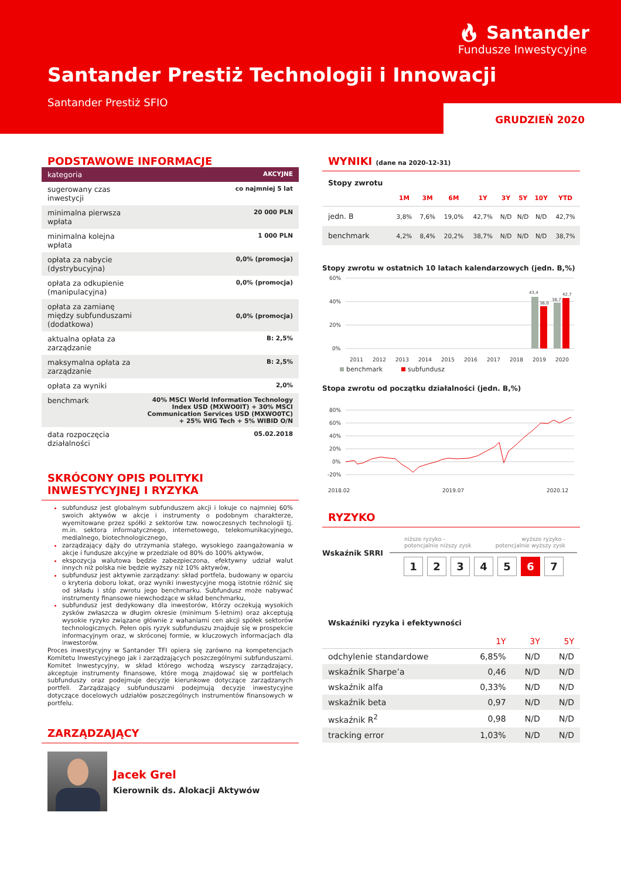🔥︎ Santander
Fundusze Inwestycyjne
Santander Prestiż Technologii i Innowacji
Santander Prestiż SFIO
GRUDZIEŃ 2020
PODSTAWOWE INFORMACJE
| kategoria | AKCYJNE |
| sugerowany czas inwestycji | co najmniej 5 lat |
| minimalna pierwsza wpłata | 20 000 PLN |
| minimalna kolejna wpłata | 1 000 PLN |
| opłata za nabycie (dystrybucyjna) | 0,0% (promocja) |
| opłata za odkupienie (manipulacyjna) | 0,0% (promocja) |
| opłata za zamianę między subfunduszami (dodatkowa) | 0,0% (promocja) |
| aktualna opłata za zarządzanie | B: 2,5% |
| maksymalna opłata za zarządzanie | B: 2,5% |
| opłata za wyniki | 2,0% |
| benchmark | 40% MSCI World Information Technology Index USD (MXWO0IT) + 30% MSCI Communication Services USD (MXWO0TC) + 25% WIG Tech + 5% WIBID O/N |
| data rozpoczęcia działalności | 05.02.2018 |
SKRÓCONY OPIS POLITYKI INWESTYCYJNEJ I RYZYKA
subfundusz jest globalnym subfunduszem akcji i lokuje co najmniej 60% swoich aktywów w akcje i instrumenty o podobnym charakterze, wyemitowane przez spółki z sektorów tzw. nowoczesnych technologii tj. m.in. sektora informatycznego, internetowego, telekomunikacyjnego, medialnego, biotechnologicznego,
zarządzający dąży do utrzymania stałego, wysokiego zaangażowania w akcje i fundusze akcyjne w przedziale od 80% do 100% aktywów,
ekspozycja walutowa będzie zabezpieczona, efektywny udział walut innych niż polska nie będzie wyższy niż 10% aktywów,
subfundusz jest aktywnie zarządzany: skład portfela, budowany w oparciu o kryteria doboru lokat, oraz wyniki inwestycyjne mogą istotnie różnić się od składu i stóp zwrotu jego benchmarku. Subfundusz może nabywać instrumenty finansowe niewchodzące w skład benchmarku,
subfundusz jest dedykowany dla inwestorów, którzy oczekują wysokich zysków zwłaszcza w długim okresie (minimum 5-letnim) oraz akceptują wysokie ryzyko związane głównie z wahaniami cen akcji spółek sektorów technologicznych. Pełen opis ryzyk subfunduszu znajduje się w prospekcie informacyjnym oraz, w skróconej formie, w kluczowych informacjach dla inwestorów.
Proces inwestycyjny w Santander TFI opiera się zarówno na kompetencjach Komitetu Inwestycyjnego jak i zarządzających poszczególnymi subfunduszami. Komitet Inwestycyjny, w skład którego wchodzą wszyscy zarządzający, akceptuje instrumenty finansowe, które mogą znajdować się w portfelach subfunduszy oraz podejmuje decyzje kierunkowe dotyczące zarządzanych portfeli. Zarządzający subfunduszami podejmują decyzje inwestycyjne dotyczące docelowych udziałów poszczególnych instrumentów finansowych w portfelu.
ZARZĄDZAJĄCY
Jacek Grel
Kierownik ds. Alokacji Aktywów
WYNIKI (dane na 2020-12-31)
Stopy zwrotu
| | 1M | 3M | 6M | 1Y | 3Y | 5Y | 10Y | YTD |
| --- | --- | --- | --- | --- | --- | --- | --- | --- |
| jedn. B | 3,8% | 7,6% | 19,0% | 42,7% | N/D | N/D | N/D | 42,7% |
| benchmark | 4,2% | 8,4% | 20,2% | 38,7% | N/D | N/D | N/D | 38,7% |
Stopy zwrotu w ostatnich 10 latach kalendarzowych (jedn. B,%)
60%
40%
20%
0%
43,4
36,0
38,7
42,7
2011
2012
2013
2014
2015
2016
2017
2018
2019
2020
benchmark
subfundusz
Stopa zwrotu od początku działalności (jedn. B,%)
80%
60%
40%
20%
0%
-20%
2018.02
2019.07
2020.12
RYZYKO
Wskaźnik SRRI
niższe ryzyko -
potencjalnie niższy zysk wyższe ryzyko -
potencjalnie wyższy zysk
1234567
Wskaźniki ryzyka i efektywności
| | 1Y | 3Y | 5Y |
| --- | --- | --- | --- |
| odchylenie standardowe | 6,85% | N/D | N/D |
| wskaźnik Sharpe’a | 0,46 | N/D | N/D |
| wskaźnik alfa | 0,33% | N/D | N/D |
| wskaźnik beta | 0,97 | N/D | N/D |
| wskaźnik R<sup>2</sup> | 0,98 | N/D | N/D |
| tracking error | 1,03% | N/D | N/D |